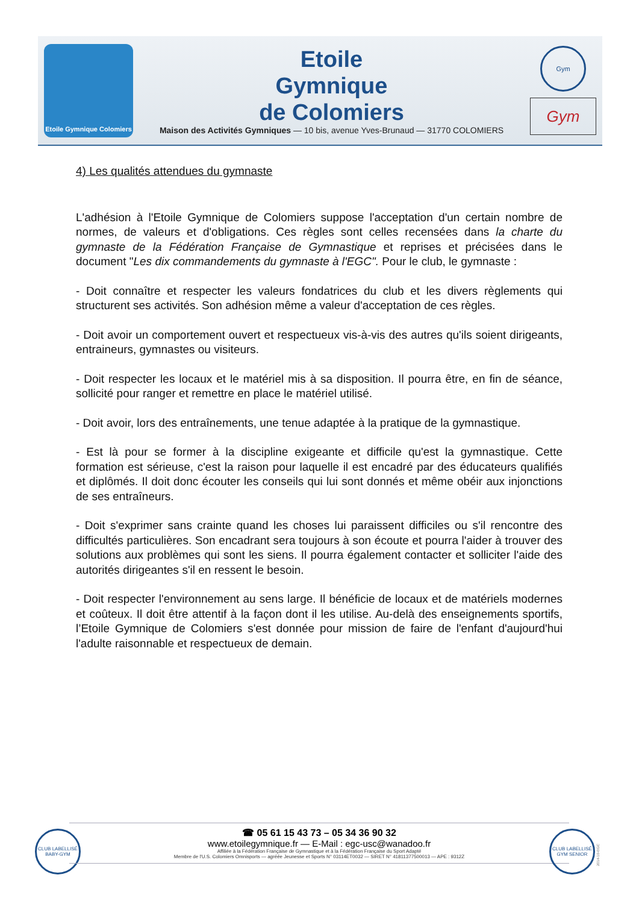Etoile Gymnique Colomiers
Etoile
Gymnique
de Colomiers
Maison des Activités Gymniques — 10 bis, avenue Yves-Brunaud — 31770 COLOMIERS
Gym
Gym
4) Les qualités attendues du gymnaste
L'adhésion à l'Etoile Gymnique de Colomiers suppose l'acceptation d'un certain nombre de normes, de valeurs et d'obligations. Ces règles sont celles recensées dans la charte du gymnaste de la Fédération Française de Gymnastique et reprises et précisées dans le document "Les dix commandements du gymnaste à l'EGC". Pour le club, le gymnaste :
- Doit connaître et respecter les valeurs fondatrices du club et les divers règlements qui structurent ses activités. Son adhésion même a valeur d'acceptation de ces règles.
- Doit avoir un comportement ouvert et respectueux vis-à-vis des autres qu'ils soient dirigeants, entraineurs, gymnastes ou visiteurs.
- Doit respecter les locaux et le matériel mis à sa disposition. Il pourra être, en fin de séance, sollicité pour ranger et remettre en place le matériel utilisé.
- Doit avoir, lors des entraînements, une tenue adaptée à la pratique de la gymnastique.
- Est là pour se former à la discipline exigeante et difficile qu'est la gymnastique. Cette formation est sérieuse, c'est la raison pour laquelle il est encadré par des éducateurs qualifiés et diplômés. Il doit donc écouter les conseils qui lui sont donnés et même obéir aux injonctions de ses entraîneurs.
- Doit s'exprimer sans crainte quand les choses lui paraissent difficiles ou s'il rencontre des difficultés particulières. Son encadrant sera toujours à son écoute et pourra l'aider à trouver des solutions aux problèmes qui sont les siens. Il pourra également contacter et solliciter l'aide des autorités dirigeantes s'il en ressent le besoin.
- Doit respecter l'environnement au sens large. Il bénéficie de locaux et de matériels modernes et coûteux. Il doit être attentif à la façon dont il les utilise. Au-delà des enseignements sportifs, l’Etoile Gymnique de Colomiers s'est donnée pour mission de faire de l'enfant d'aujourd'hui l'adulte raisonnable et respectueux de demain.
CLUB LABELLISÉ BABY-GYM
☎ 05 61 15 43 73 – 05 34 36 90 32
www.etoilegymnique.fr — E-Mail : egc-usc@wanadoo.fr
Affiliée à la Fédération Française de Gymnastique et à la Fédération Française du Sport Adapté
Membre de l'U.S. Colomiers Omnisports — agréée Jeunesse et Sports N° 03114ET0032 — SIRET N° 41811377500013 — APE : 9312Z
CLUB LABELLISÉ GYM SENIOR
2014-10-EGC